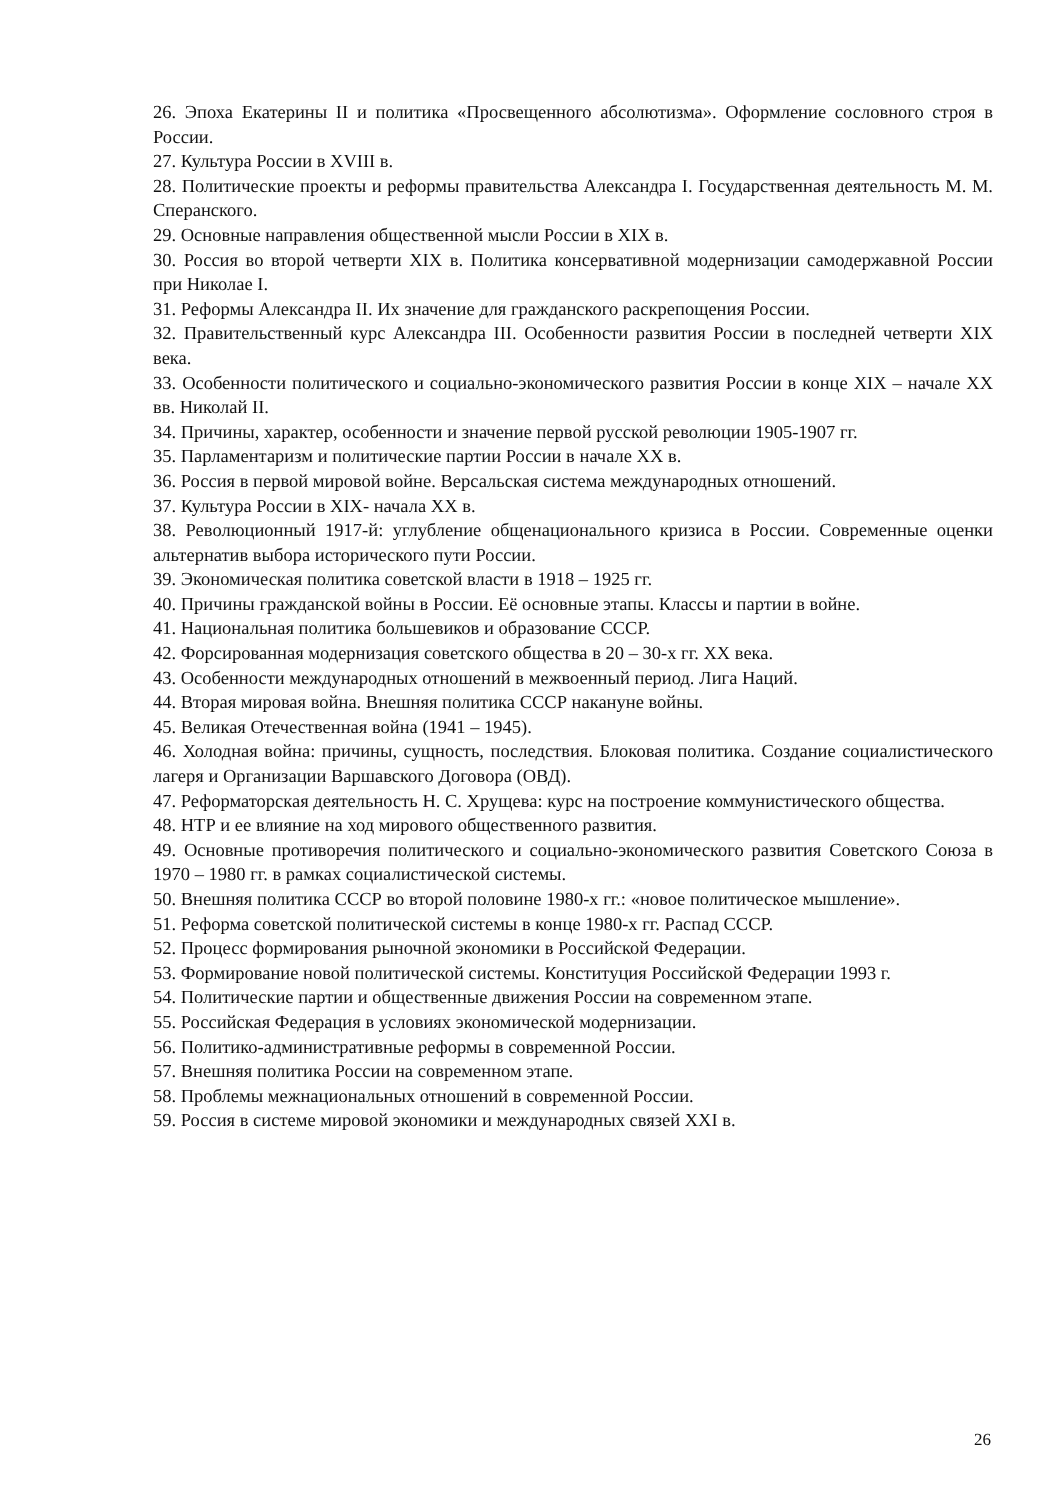26. Эпоха Екатерины II и политика «Просвещенного абсолютизма». Оформление сословного строя в России.
27. Культура России в XVIII в.
28. Политические проекты и реформы правительства Александра I. Государственная деятельность М. М. Сперанского.
29. Основные направления общественной мысли России в XIX в.
30. Россия во второй четверти XIX в. Политика консервативной модернизации самодержавной России при Николае I.
31. Реформы Александра II. Их значение для гражданского раскрепощения России.
32. Правительственный курс Александра III. Особенности развития России в последней четверти XIX века.
33. Особенности политического и социально-экономического развития России в конце XIX – начале XX вв. Николай II.
34. Причины, характер, особенности и значение первой русской революции 1905-1907 гг.
35. Парламентаризм и политические партии России в начале XX в.
36. Россия в первой мировой войне. Версальская система международных отношений.
37. Культура России в XIX- начала XX в.
38. Революционный 1917-й: углубление общенационального кризиса в России. Современные оценки альтернатив выбора исторического пути России.
39. Экономическая политика советской власти в 1918 – 1925 гг.
40. Причины гражданской войны в России. Её основные этапы. Классы и партии в войне.
41. Национальная политика большевиков и образование СССР.
42. Форсированная модернизация советского общества в 20 – 30-х гг. XX века.
43. Особенности международных отношений в межвоенный период. Лига Наций.
44. Вторая мировая война. Внешняя политика СССР накануне войны.
45. Великая Отечественная война (1941 – 1945).
46. Холодная война: причины, сущность, последствия. Блоковая политика. Создание социалистического лагеря и Организации Варшавского Договора (ОВД).
47. Реформаторская деятельность Н. С. Хрущева: курс на построение коммунистического общества.
48. НТР и ее влияние на ход мирового общественного развития.
49. Основные противоречия политического и социально-экономического развития Советского Союза в 1970 – 1980 гг. в рамках социалистической системы.
50. Внешняя политика СССР во второй половине 1980-х гг.: «новое политическое мышление».
51. Реформа советской политической системы в конце 1980-х гг. Распад СССР.
52. Процесс формирования рыночной экономики в Российской Федерации.
53. Формирование новой политической системы. Конституция Российской Федерации 1993 г.
54. Политические партии и общественные движения России на современном этапе.
55. Российская Федерация в условиях экономической модернизации.
56. Политико-административные реформы в современной России.
57. Внешняя политика России на современном этапе.
58. Проблемы межнациональных отношений в современной России.
59. Россия в системе мировой экономики и международных связей XXI в.
26